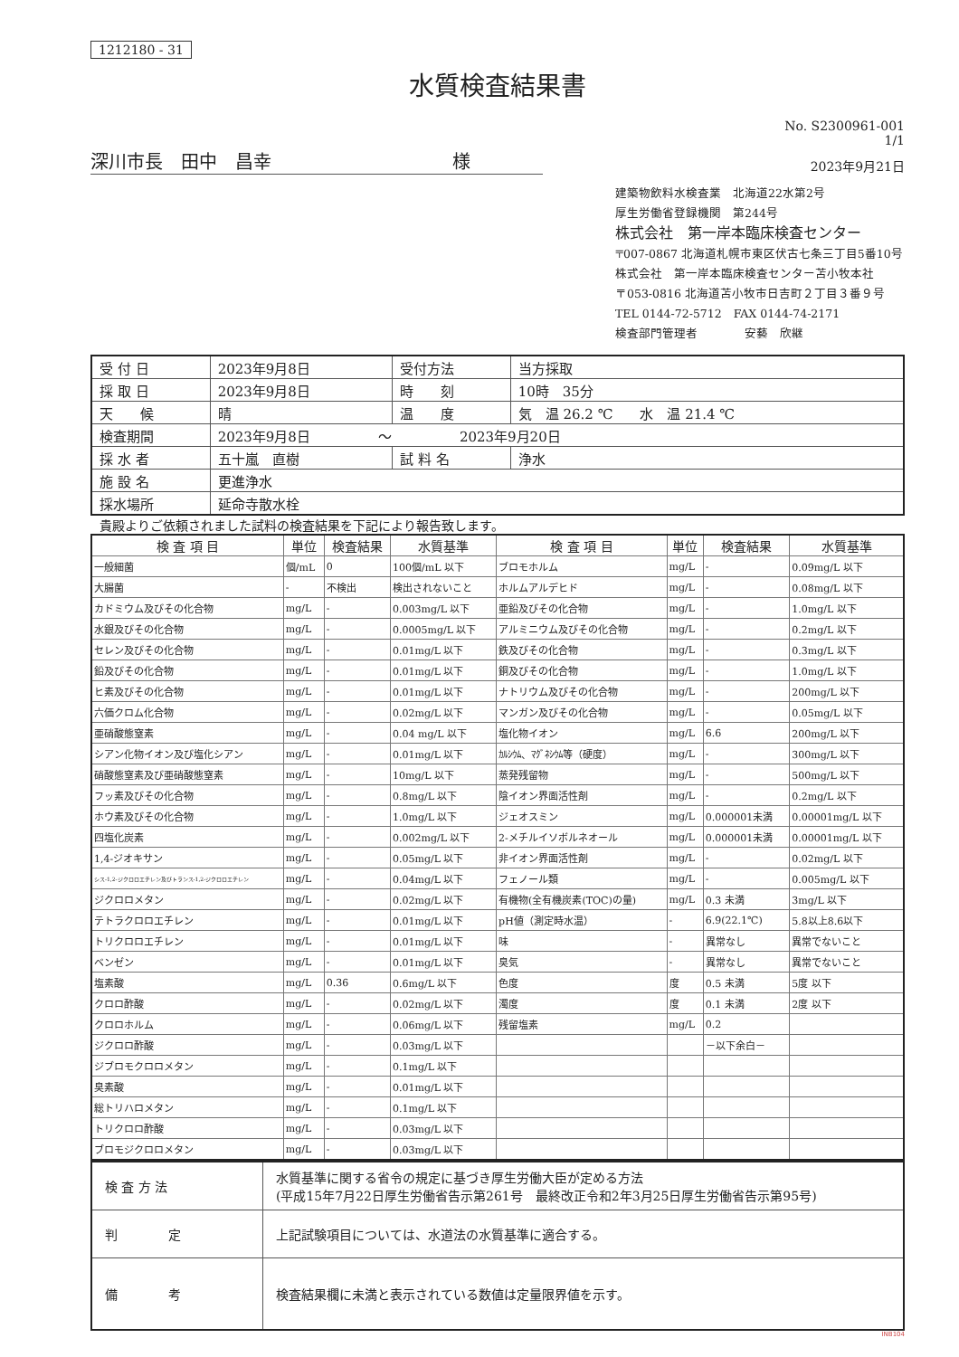1212180 - 31
水質検査結果書
No. S2300961-001
1/1
深川市長　田中　昌幸　　　　　　　　　　様
2023年9月21日
建築物飲料水検査業　北海道22水第2号
厚生労働省登録機関　第244号
株式会社　第一岸本臨床検査センター
〒007-0867 北海道札幌市東区伏古七条三丁目5番10号
株式会社　第一岸本臨床検査センター苫小牧本社
〒053-0816 北海道苫小牧市日吉町２丁目３番９号
TEL 0144-72-5712　FAX 0144-74-2171
検査部門管理者　　　　安藝　欣継
| 受 付 日 | 2023年9月8日 | 受付方法 | 当方採取 |
| 採 取 日 | 2023年9月8日 | 時 刻 | 10時 35分 |
| 天 候 | 晴 | 温 度 | 気 温 26.2 ℃ 水 温 21.4 ℃ |
| 検査期間 | 2023年9月8日 ～ 2023年9月20日 | | |
| 採 水 者 | 五十嵐 直樹 | 試 料 名 | 浄水 |
| 施 設 名 | 更進浄水 | | |
| 採水場所 | 延命寺散水栓 | | |
貴殿よりご依頼されました試料の検査結果を下記により報告致します。
| 検 査 項 目 | 単位 | 検査結果 | 水質基準 | 検 査 項 目 | 単位 | 検査結果 | 水質基準 |
| --- | --- | --- | --- | --- | --- | --- | --- |
| 一般細菌 | 個/mL | 0 | 100個/mL 以下 | ブロモホルム | mg/L | - | 0.09mg/L 以下 |
| 大腸菌 | - | 不検出 | 検出されないこと | ホルムアルデヒド | mg/L | - | 0.08mg/L 以下 |
| カドミウム及びその化合物 | mg/L | - | 0.003mg/L 以下 | 亜鉛及びその化合物 | mg/L | - | 1.0mg/L 以下 |
| 水銀及びその化合物 | mg/L | - | 0.0005mg/L 以下 | アルミニウム及びその化合物 | mg/L | - | 0.2mg/L 以下 |
| セレン及びその化合物 | mg/L | - | 0.01mg/L 以下 | 鉄及びその化合物 | mg/L | - | 0.3mg/L 以下 |
| 鉛及びその化合物 | mg/L | - | 0.01mg/L 以下 | 銅及びその化合物 | mg/L | - | 1.0mg/L 以下 |
| ヒ素及びその化合物 | mg/L | - | 0.01mg/L 以下 | ナトリウム及びその化合物 | mg/L | - | 200mg/L 以下 |
| 六価クロム化合物 | mg/L | - | 0.02mg/L 以下 | マンガン及びその化合物 | mg/L | - | 0.05mg/L 以下 |
| 亜硝酸態窒素 | mg/L | - | 0.04 mg/L 以下 | 塩化物イオン | mg/L | 6.6 | 200mg/L 以下 |
| シアン化物イオン及び塩化シアン | mg/L | - | 0.01mg/L 以下 | ｶﾙｼｳﾑ、ﾏｸﾞﾈｼｳﾑ等（硬度） | mg/L | - | 300mg/L 以下 |
| 硝酸態窒素及び亜硝酸態窒素 | mg/L | - | 10mg/L 以下 | 蒸発残留物 | mg/L | - | 500mg/L 以下 |
| フッ素及びその化合物 | mg/L | - | 0.8mg/L 以下 | 陰イオン界面活性剤 | mg/L | - | 0.2mg/L 以下 |
| ホウ素及びその化合物 | mg/L | - | 1.0mg/L 以下 | ジェオスミン | mg/L | 0.000001未満 | 0.00001mg/L 以下 |
| 四塩化炭素 | mg/L | - | 0.002mg/L 以下 | 2-メチルイソボルネオール | mg/L | 0.000001未満 | 0.00001mg/L 以下 |
| 1,4-ジオキサン | mg/L | - | 0.05mg/L 以下 | 非イオン界面活性剤 | mg/L | - | 0.02mg/L 以下 |
| シス-1,2-ジクロロエチレン及びトランス-1,2-ジクロロエチレン | mg/L | - | 0.04mg/L 以下 | フェノール類 | mg/L | - | 0.005mg/L 以下 |
| ジクロロメタン | mg/L | - | 0.02mg/L 以下 | 有機物(全有機炭素(TOC)の量) | mg/L | 0.3 未満 | 3mg/L 以下 |
| テトラクロロエチレン | mg/L | - | 0.01mg/L 以下 | pH値（測定時水温） | - | 6.9(22.1℃) | 5.8以上8.6以下 |
| トリクロロエチレン | mg/L | - | 0.01mg/L 以下 | 味 | - | 異常なし | 異常でないこと |
| ベンゼン | mg/L | - | 0.01mg/L 以下 | 臭気 | - | 異常なし | 異常でないこと |
| 塩素酸 | mg/L | 0.36 | 0.6mg/L 以下 | 色度 | 度 | 0.5 未満 | 5度 以下 |
| クロロ酢酸 | mg/L | - | 0.02mg/L 以下 | 濁度 | 度 | 0.1 未満 | 2度 以下 |
| クロロホルム | mg/L | - | 0.06mg/L 以下 | 残留塩素 | mg/L | 0.2 | |
| ジクロロ酢酸 | mg/L | - | 0.03mg/L 以下 | | | －以下余白－ | |
| ジブロモクロロメタン | mg/L | - | 0.1mg/L 以下 | | | | |
| 臭素酸 | mg/L | - | 0.01mg/L 以下 | | | | |
| 総トリハロメタン | mg/L | - | 0.1mg/L 以下 | | | | |
| トリクロロ酢酸 | mg/L | - | 0.03mg/L 以下 | | | | |
| ブロモジクロロメタン | mg/L | - | 0.03mg/L 以下 | | | | |
| 検 査 方 法 | 水質基準に関する省令の規定に基づき厚生労働大臣が定める方法 (平成15年7月22日厚生労働省告示第261号 最終改正令和2年3月25日厚生労働省告示第95号) |
| 判 定 | 上記試験項目については、水道法の水質基準に適合する。 |
| 備 考 | 検査結果欄に未満と表示されている数値は定量限界値を示す。 |
INB104